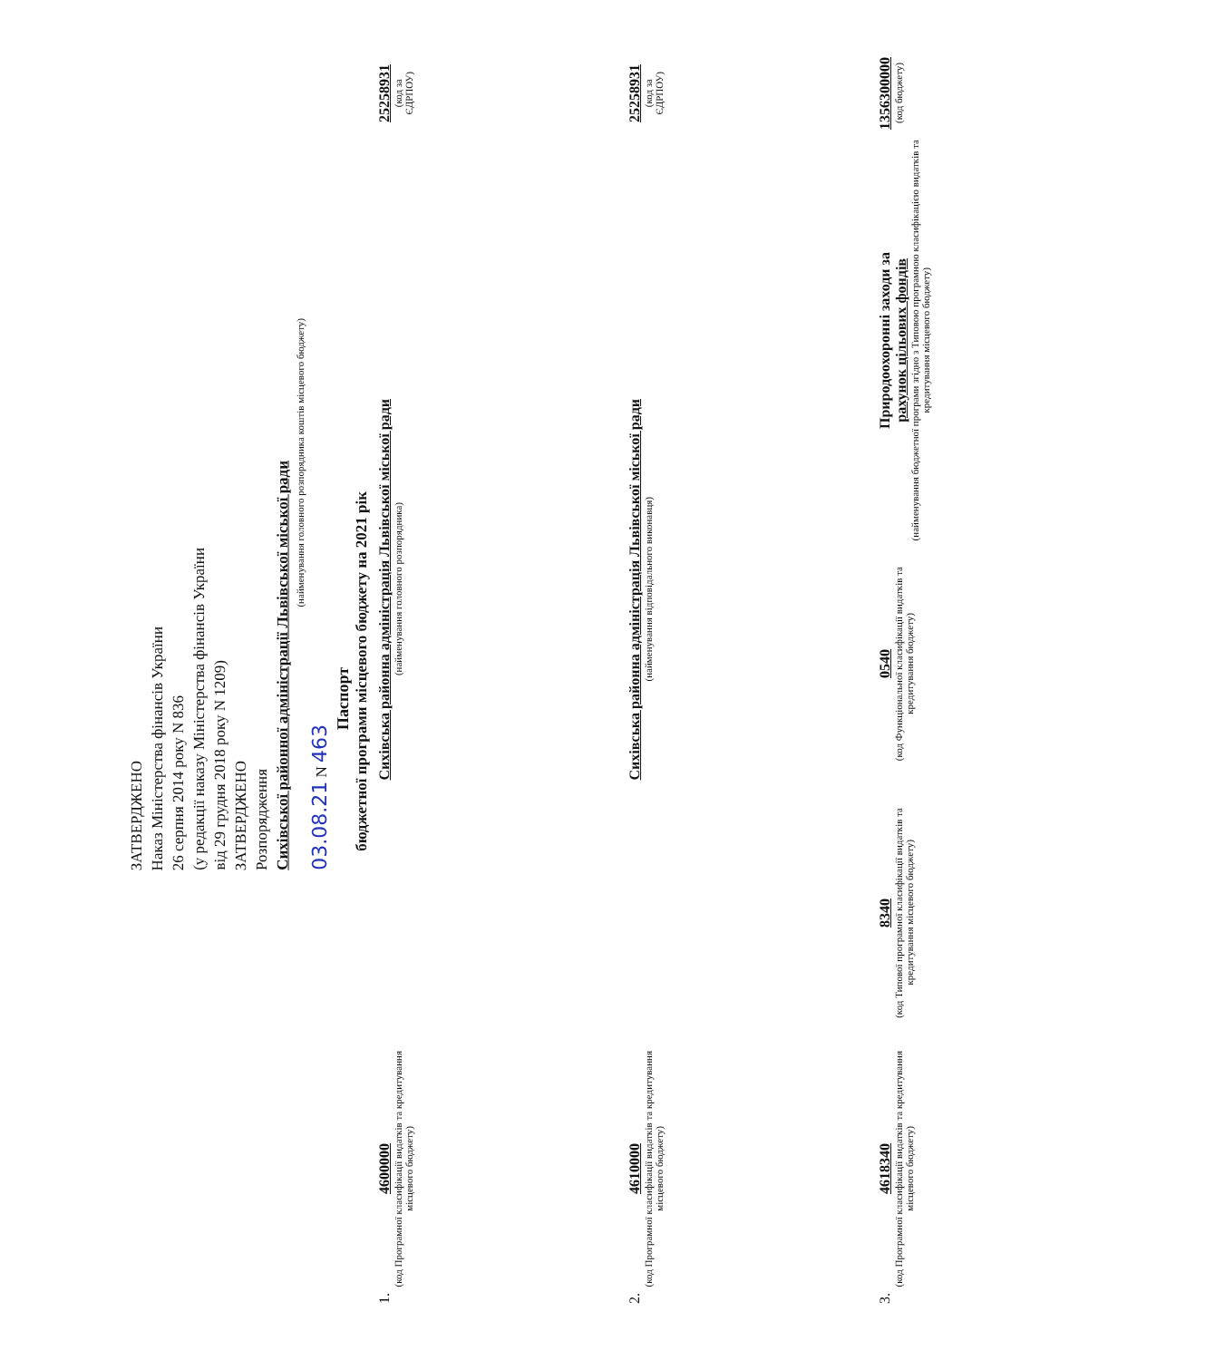ЗАТВЕРДЖЕНО
Наказ Міністерства фінансів України
26 серпня 2014 року N 836
(у редакції наказу Міністерства фінансів України
від 29 грудня 2018 року N 1209)
ЗАТВЕРДЖЕНО
Розпорядження
Сихівської районної адміністрації Львівської міської ради
(найменування головного розпорядника коштів місцевого бюджету)
03.08.21 N 463
Паспорт
бюджетної програми місцевого бюджету на 2021 рік
| 1. | 4600000 (код Програмної класифікації видатків та кредитування місцевого бюджету) | Сихівська районна адміністрація Львівської міської ради (найменування головного розпорядника) | | | 25258931 (код за ЄДРПОУ) |
| 2. | 4610000 (код Програмної класифікації видатків та кредитування місцевого бюджету) | Сихівська районна адміністрація Львівської міської ради (найменування відповідального виконавця) | | | 25258931 (код за ЄДРПОУ) |
| 3. | 4618340 (код Програмної класифікації видатків та кредитування місцевого бюджету) | 8340 (код Типової програмної класифікації видатків та кредитування місцевого бюджету) | 0540 (код Функціональної класифікації видатків та кредитування бюджету) | Природоохоронні заходи за рахунок цільових фондів (найменування бюджетної програми згідно з Типовою програмною класифікацією видатків та кредитування місцевого бюджету) | 1356300000 (код бюджету) |